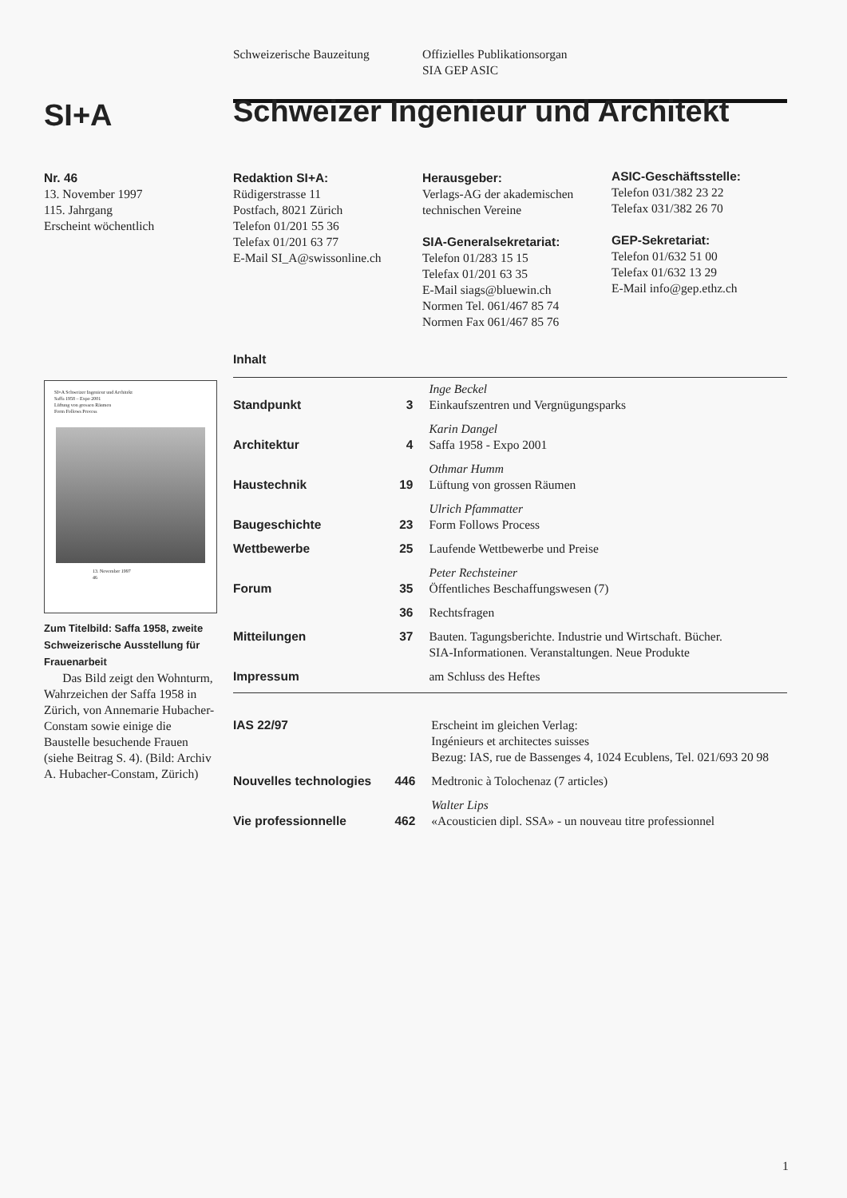Schweizerische Bauzeitung
Offizielles Publikationsorgan
SIA GEP ASIC
SI+A
Schweizer Ingenieur und Architekt
Nr. 46
13. November 1997
115. Jahrgang
Erscheint wöchentlich
Redaktion SI+A:
Rüdigerstrasse 11
Postfach, 8021 Zürich
Telefon 01/201 55 36
Telefax 01/201 63 77
E-Mail SI_A@swissonline.ch
Herausgeber:
Verlags-AG der akademischen
technischen Vereine
SIA-Generalsekretariat:
Telefon 01/283 15 15
Telefax 01/201 63 35
E-Mail siags@bluewin.ch
Normen Tel. 061/467 85 74
Normen Fax 061/467 85 76
ASIC-Geschäftsstelle:
Telefon 031/382 23 22
Telefax 031/382 26 70
GEP-Sekretariat:
Telefon 01/632 51 00
Telefax 01/632 13 29
E-Mail info@gep.ethz.ch
SI+A Schweizer Ingenieur und Architekt
Saffa 1958 – Expo 2001
Lüftung von grossen Räumen
Form Follows Process
13. November 1997
46
Zum Titelbild: Saffa 1958, zweite Schweizerische Ausstellung für Frauenarbeit
Das Bild zeigt den Wohnturm, Wahrzeichen der Saffa 1958 in Zürich, von Annemarie Hubacher-Constam sowie einige die Baustelle besuchende Frauen (siehe Beitrag S. 4). (Bild: Archiv A. Hubacher-Constam, Zürich)
Inhalt
| Standpunkt | 3 | Inge Beckel Einkaufszentren und Vergnügungsparks |
| Architektur | 4 | Karin Dangel Saffa 1958 - Expo 2001 |
| Haustechnik | 19 | Othmar Humm Lüftung von grossen Räumen |
| Baugeschichte | 23 | Ulrich Pfammatter Form Follows Process |
| Wettbewerbe | 25 | Laufende Wettbewerbe und Preise |
| Forum | 35 | Peter Rechsteiner Öffentliches Beschaffungswesen (7) |
| | 36 | Rechtsfragen |
| Mitteilungen | 37 | Bauten. Tagungsberichte. Industrie und Wirtschaft. Bücher. SIA-Informationen. Veranstaltungen. Neue Produkte |
| Impressum | | am Schluss des Heftes |
| IAS 22/97 | | Erscheint im gleichen Verlag: Ingénieurs et architectes suisses Bezug: IAS, rue de Bassenges 4, 1024 Ecublens, Tel. 021/693 20 98 |
| Nouvelles technologies | 446 | Medtronic à Tolochenaz (7 articles) |
| Vie professionnelle | 462 | Walter Lips «Acousticien dipl. SSA» - un nouveau titre professionnel |
1